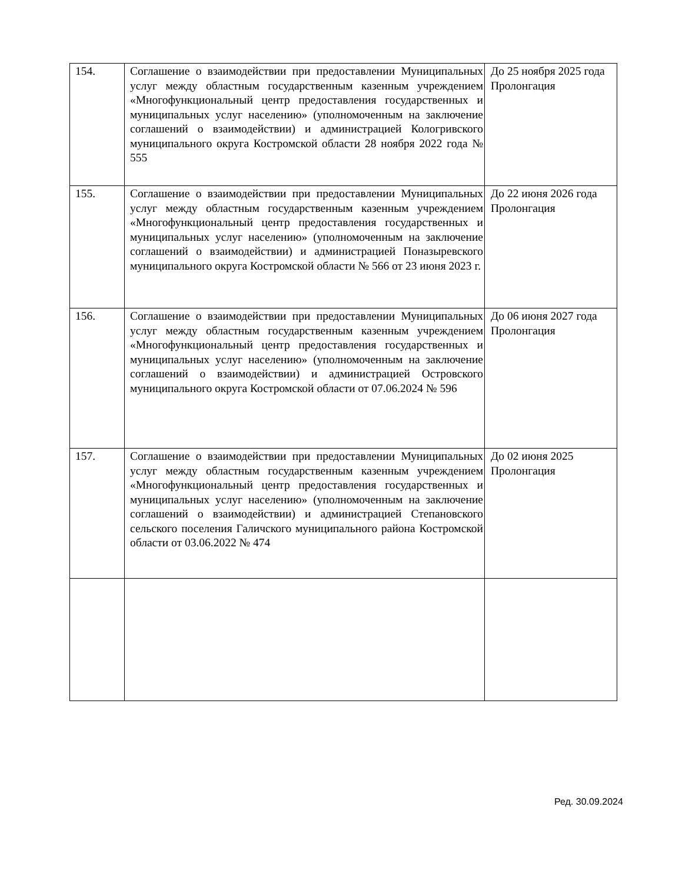| 154. | Соглашение о взаимодействии при предоставлении Муниципальных услуг между областным государственным казенным учреждением «Многофункциональный центр предоставления государственных и муниципальных услуг населению» (уполномоченным на заключение соглашений о взаимодействии) и администрацией Кологривского муниципального округа Костромской области 28 ноября 2022 года № 555 | До 25 ноября 2025 года Пролонгация |
| 155. | Соглашение о взаимодействии при предоставлении Муниципальных услуг между областным государственным казенным учреждением «Многофункциональный центр предоставления государственных и муниципальных услуг населению» (уполномоченным на заключение соглашений о взаимодействии) и администрацией Поназыревского муниципального округа Костромской области № 566 от 23 июня 2023 г. | До 22 июня 2026 года Пролонгация |
| 156. | Соглашение о взаимодействии при предоставлении Муниципальных услуг между областным государственным казенным учреждением «Многофункциональный центр предоставления государственных и муниципальных услуг населению» (уполномоченным на заключение соглашений о взаимодействии) и администрацией Островского муниципального округа Костромской области от 07.06.2024 № 596 | До 06 июня 2027 года Пролонгация |
| 157. | Соглашение о взаимодействии при предоставлении Муниципальных услуг между областным государственным казенным учреждением «Многофункциональный центр предоставления государственных и муниципальных услуг населению» (уполномоченным на заключение соглашений о взаимодействии) и администрацией Степановского сельского поселения Галичского муниципального района Костромской области от 03.06.2022 № 474 | До 02 июня 2025 Пролонгация |
Ред. 30.09.2024